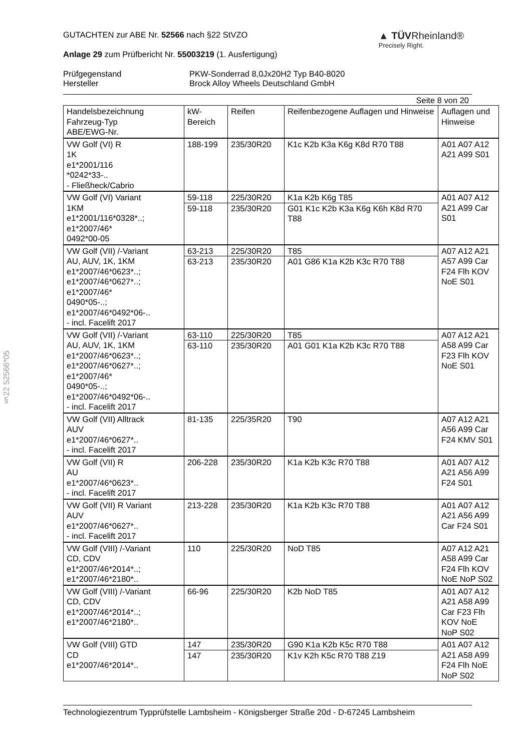§22 52566*05
GUTACHTEN zur ABE Nr. 52566 nach §22 StVZO
Anlage 29 zum Prüfbericht Nr. 55003219 (1. Ausfertigung)
▲ TÜVRheinland®
Precisely Right.
Prüfgegenstand PKW-Sonderrad 8,0Jx20H2 Typ B40-8020 Hersteller Brock Alloy Wheels Deutschland GmbH
Seite 8 von 20
| Handelsbezeichnung Fahrzeug-Typ ABE/EWG-Nr. | kW- Bereich | Reifen | Reifenbezogene Auflagen und Hinweise | Auflagen und Hinweise |
| --- | --- | --- | --- | --- |
| VW Golf (VI) R 1K e1*2001/116 *0242*33-.. - Fließheck/Cabrio | 188-199 | 235/30R20 | K1c K2b K3a K6g K8d R70 T88 | A01 A07 A12 A21 A99 S01 |
| VW Golf (VI) Variant 1KM e1*2001/116*0328*..; e1*2007/46* 0492*00-05 | 59-118 59-118 | 225/30R20 235/30R20 | K1a K2b K6g T85 G01 K1c K2b K3a K6g K6h K8d R70 T88 | A01 A07 A12 A21 A99 Car S01 |
| VW Golf (VII) /-Variant AU, AUV, 1K, 1KM e1*2007/46*0623*..; e1*2007/46*0627*..; e1*2007/46* 0490*05-..; e1*2007/46*0492*06-.. - incl. Facelift 2017 | 63-213 63-213 | 225/30R20 235/30R20 | T85 A01 G86 K1a K2b K3c R70 T88 | A07 A12 A21 A57 A99 Car F24 Flh KOV NoE S01 |
| VW Golf (VII) /-Variant AU, AUV, 1K, 1KM e1*2007/46*0623*..; e1*2007/46*0627*..; e1*2007/46* 0490*05-..; e1*2007/46*0492*06-.. - incl. Facelift 2017 | 63-110 63-110 | 225/30R20 235/30R20 | T85 A01 G01 K1a K2b K3c R70 T88 | A07 A12 A21 A58 A99 Car F23 Flh KOV NoE S01 |
| VW Golf (VII) Alltrack AUV e1*2007/46*0627*.. - incl. Facelift 2017 | 81-135 | 225/35R20 | T90 | A07 A12 A21 A56 A99 Car F24 KMV S01 |
| VW Golf (VII) R AU e1*2007/46*0623*.. - incl. Facelift 2017 | 206-228 | 235/30R20 | K1a K2b K3c R70 T88 | A01 A07 A12 A21 A56 A99 F24 S01 |
| VW Golf (VII) R Variant AUV e1*2007/46*0627*.. - incl. Facelift 2017 | 213-228 | 235/30R20 | K1a K2b K3c R70 T88 | A01 A07 A12 A21 A56 A99 Car F24 S01 |
| VW Golf (VIII) /-Variant CD, CDV e1*2007/46*2014*..; e1*2007/46*2180*.. | 110 | 225/30R20 | NoD T85 | A07 A12 A21 A58 A99 Car F24 Flh KOV NoE NoP S02 |
| VW Golf (VIII) /-Variant CD, CDV e1*2007/46*2014*..; e1*2007/46*2180*.. | 66-96 | 225/30R20 | K2b NoD T85 | A01 A07 A12 A21 A58 A99 Car F23 Flh KOV NoE NoP S02 |
| VW Golf (VIII) GTD CD e1*2007/46*2014*.. | 147 147 | 235/30R20 235/30R20 | G90 K1a K2b K5c R70 T88 K1v K2h K5c R70 T88 Z19 | A01 A07 A12 A21 A58 A99 F24 Flh NoE NoP S02 |
Technologiezentrum Typprüfstelle Lambsheim - Königsberger Straße 20d - D-67245 Lambsheim